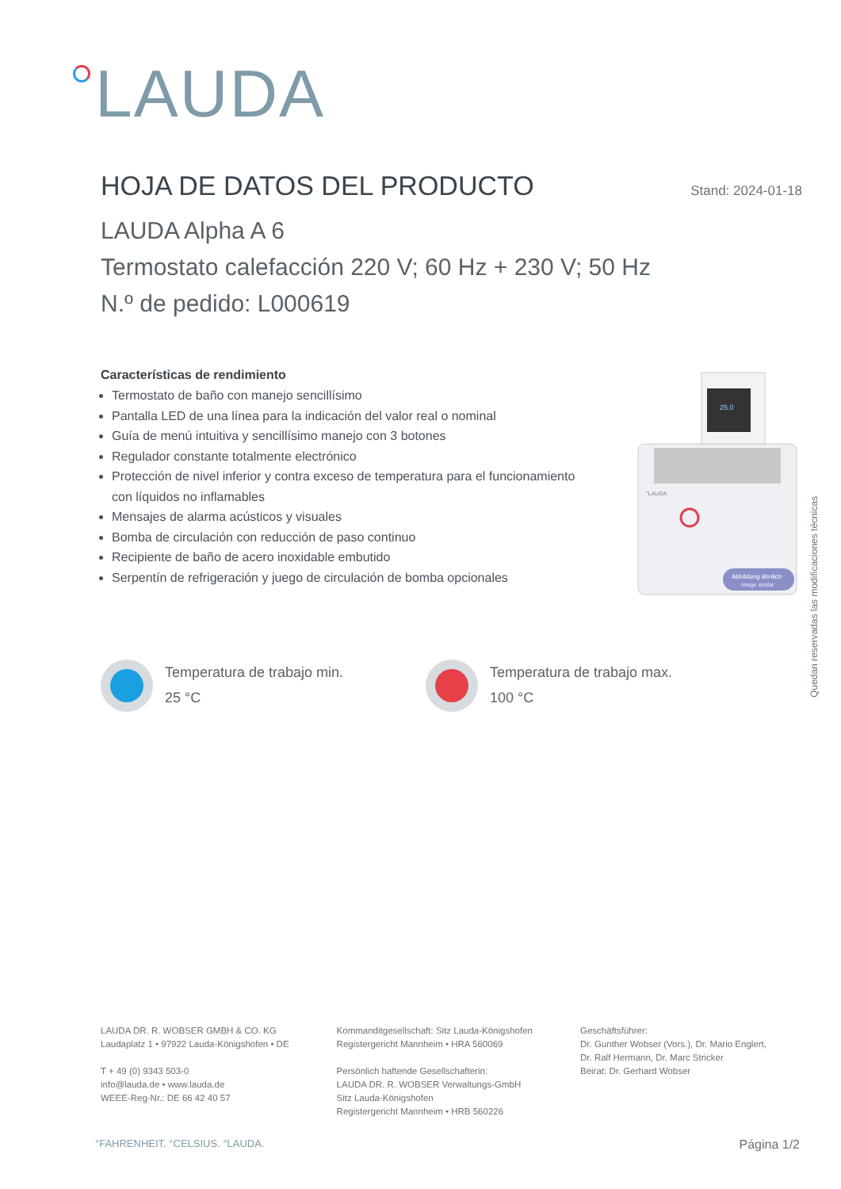LAUDA
HOJA DE DATOS DEL PRODUCTO
Stand: 2024-01-18
LAUDA Alpha A 6
Termostato calefacción 220 V; 60 Hz + 230 V; 50 Hz
N.º de pedido: L000619
Características de rendimiento
Termostato de baño con manejo sencillísimo
Pantalla LED de una línea para la indicación del valor real o nominal
Guía de menú intuitiva y sencillísimo manejo con 3 botones
Regulador constante totalmente electrónico
Protección de nivel inferior y contra exceso de temperatura para el funcionamiento con líquidos no inflamables
Mensajes de alarma acústicos y visuales
Bomba de circulación con reducción de paso continuo
Recipiente de baño de acero inoxidable embutido
Serpentín de refrigeración y juego de circulación de bomba opcionales
25.0
°LAUDA
Abbildung ähnlich
Image similar
Quedan reservadas las modificaciones técnicas
Temperatura de trabajo min.
25 °C
Temperatura de trabajo max.
100 °C
LAUDA DR. R. WOBSER GMBH & CO. KG
Laudaplatz 1 • 97922 Lauda-Königshofen • DE
T + 49 (0) 9343 503-0
info@lauda.de • www.lauda.de
WEEE-Reg-Nr.: DE 66 42 40 57
Kommanditgesellschaft: Sitz Lauda-Königshofen
Registergericht Mannheim • HRA 560069
Persönlich haftende Gesellschafterin:
LAUDA DR. R. WOBSER Verwaltungs-GmbH
Sitz Lauda-Königshofen
Registergericht Mannheim • HRB 560226
Geschäftsführer:
Dr. Gunther Wobser (Vors.), Dr. Mario Englert,
Dr. Ralf Hermann, Dr. Marc Stricker
Beirat: Dr. Gerhard Wobser
°FAHRENHEIT. °CELSIUS. °LAUDA. Página 1/2